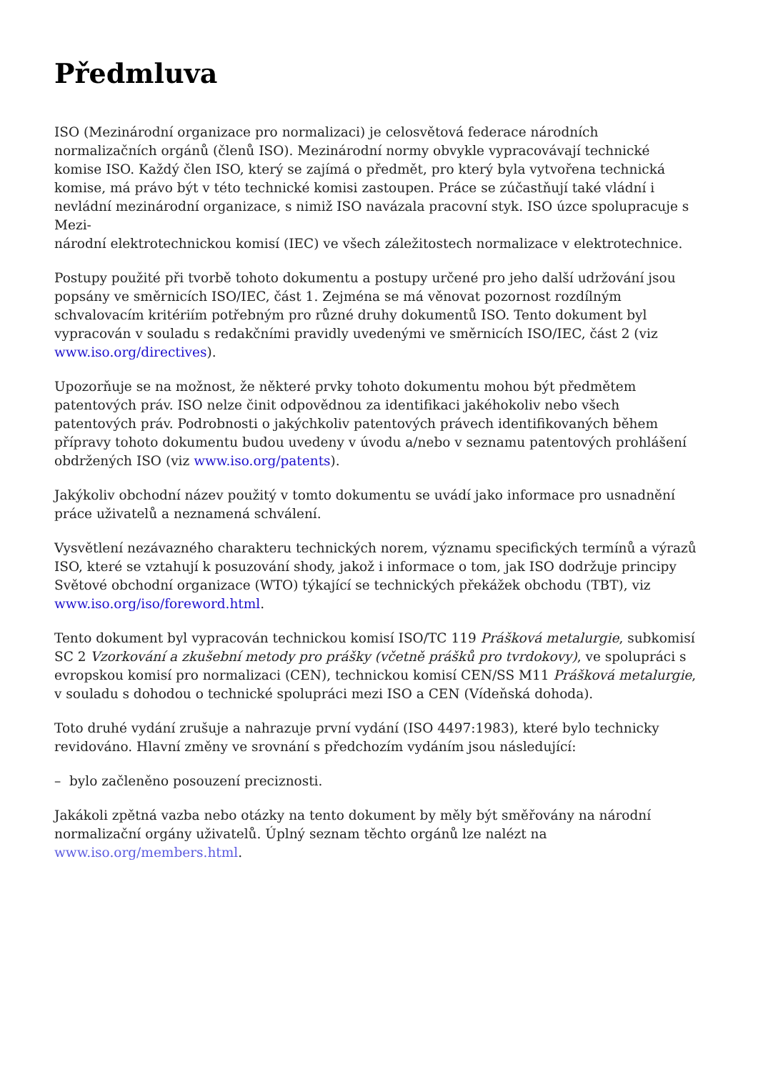Předmluva
ISO (Mezinárodní organizace pro normalizaci) je celosvětová federace národních normalizačních orgánů (členů ISO). Mezinárodní normy obvykle vypracovávají technické komise ISO. Každý člen ISO, který se zajímá o předmět, pro který byla vytvořena technická komise, má právo být v této technické komisi zastoupen. Práce se zúčastňují také vládní i nevládní mezinárodní organizace, s nimiž ISO navázala pracovní styk. ISO úzce spolupracuje s Mezi-
národní elektrotechnickou komisí (IEC) ve všech záležitostech normalizace v elektrotechnice.
Postupy použité při tvorbě tohoto dokumentu a postupy určené pro jeho další udržování jsou popsány ve směrnicích ISO/IEC, část 1. Zejména se má věnovat pozornost rozdílným schvalovacím kritériím potřebným pro různé druhy dokumentů ISO. Tento dokument byl vypracován v souladu s redakčními pravidly uvedenými ve směrnicích ISO/IEC, část 2 (viz www.iso.org/directives).
Upozorňuje se na možnost, že některé prvky tohoto dokumentu mohou být předmětem patentových práv. ISO nelze činit odpovědnou za identifikaci jakéhokoliv nebo všech patentových práv. Podrobnosti o jakýchkoliv patentových právech identifikovaných během přípravy tohoto dokumentu budou uvedeny v úvodu a/nebo v seznamu patentových prohlášení obdržených ISO (viz www.iso.org/patents).
Jakýkoliv obchodní název použitý v tomto dokumentu se uvádí jako informace pro usnadnění práce uživatelů a neznamená schválení.
Vysvětlení nezávazného charakteru technických norem, významu specifických termínů a výrazů ISO, které se vztahují k posuzování shody, jakož i informace o tom, jak ISO dodržuje principy Světové obchodní organizace (WTO) týkající se technických překážek obchodu (TBT), viz www.iso.org/iso/foreword.html.
Tento dokument byl vypracován technickou komisí ISO/TC 119 Prášková metalurgie, subkomisí SC 2 Vzorkování a zkušební metody pro prášky (včetně prášků pro tvrdokovy), ve spolupráci s evropskou komisí pro normalizaci (CEN), technickou komisí CEN/SS M11 Prášková metalurgie, v souladu s dohodou o technické spolupráci mezi ISO a CEN (Vídeňská dohoda).
Toto druhé vydání zrušuje a nahrazuje první vydání (ISO 4497:1983), které bylo technicky revidováno. Hlavní změny ve srovnání s předchozím vydáním jsou následující:
– bylo začleněno posouzení preciznosti.
Jakákoli zpětná vazba nebo otázky na tento dokument by měly být směřovány na národní normalizační orgány uživatelů. Úplný seznam těchto orgánů lze nalézt na www.iso.org/members.html.